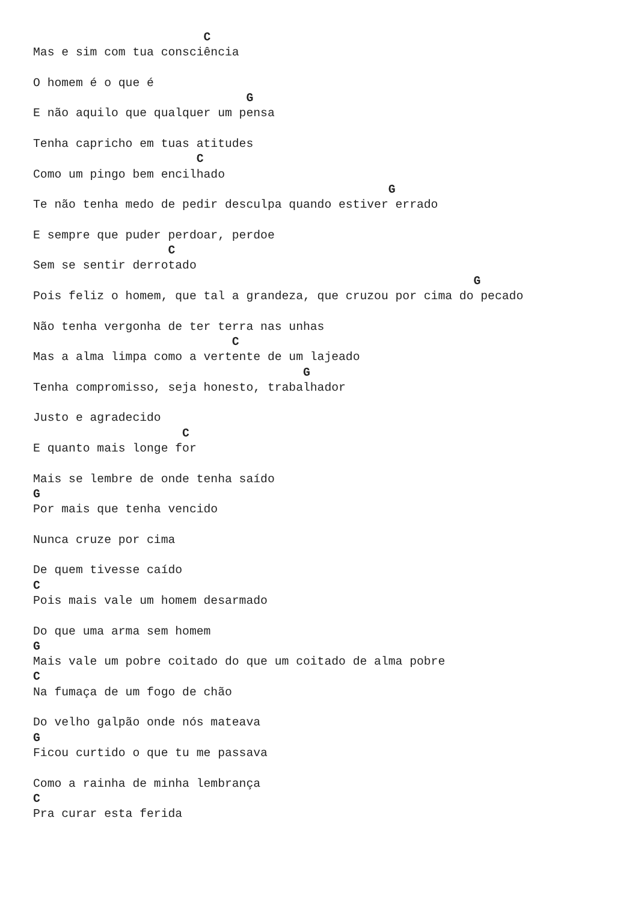C
Mas e sim com tua consciência

O homem é o que é
                              G
E não aquilo que qualquer um pensa

Tenha capricho em tuas atitudes
                       C
Como um pingo bem encilhado
                                                  G
Te não tenha medo de pedir desculpa quando estiver errado

E sempre que puder perdoar, perdoe
                   C
Sem se sentir derrotado
                                                              G
Pois feliz o homem, que tal a grandeza, que cruzou por cima do pecado

Não tenha vergonha de ter terra nas unhas
                            C
Mas a alma limpa como a vertente de um lajeado
                                      G
Tenha compromisso, seja honesto, trabalhador

Justo e agradecido
                     C
E quanto mais longe for

Mais se lembre de onde tenha saído
G
Por mais que tenha vencido

Nunca cruze por cima

De quem tivesse caído
C
Pois mais vale um homem desarmado

Do que uma arma sem homem
G
Mais vale um pobre coitado do que um coitado de alma pobre
C
Na fumaça de um fogo de chão

Do velho galpão onde nós mateava
G
Ficou curtido o que tu me passava

Como a rainha de minha lembrança
C
Pra curar esta ferida